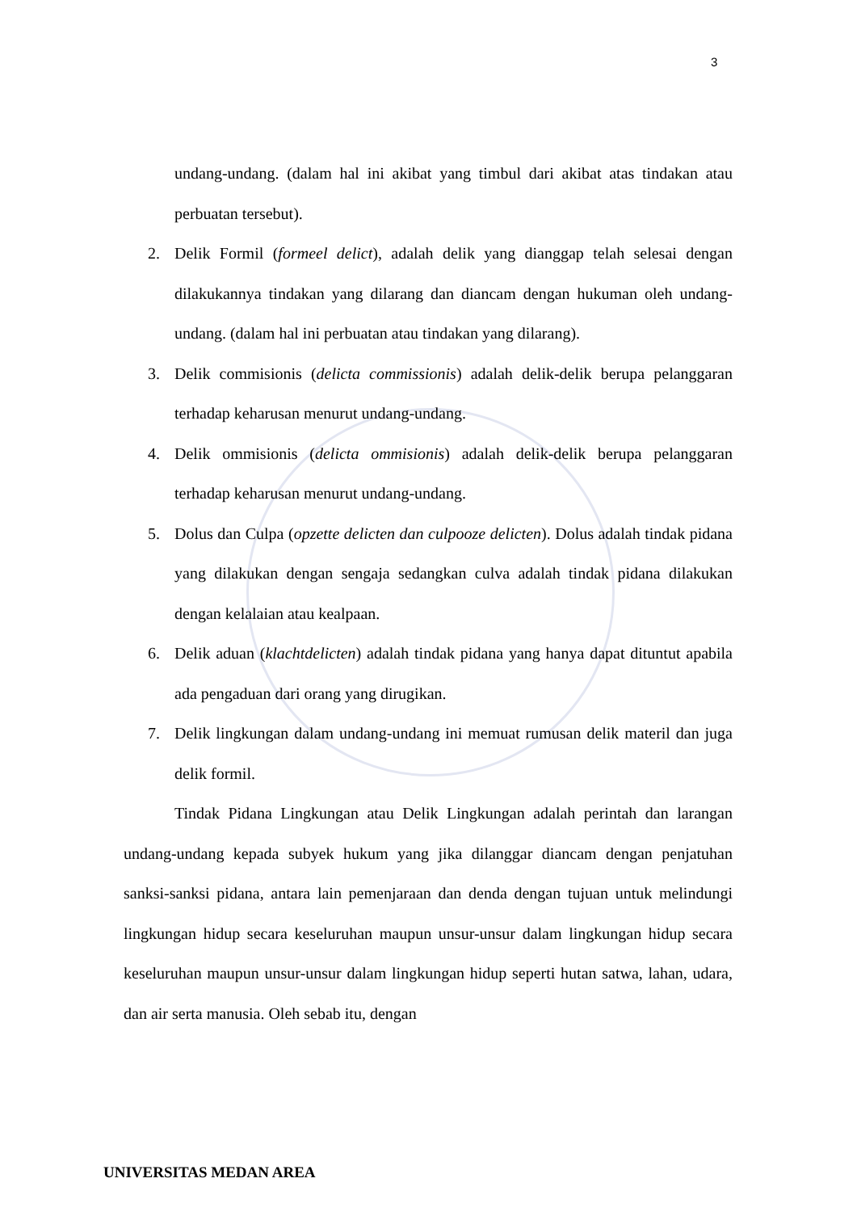3
undang-undang. (dalam hal ini akibat yang timbul dari akibat atas tindakan atau perbuatan tersebut).
2. Delik Formil (formeel delict), adalah delik yang dianggap telah selesai dengan dilakukannya tindakan yang dilarang dan diancam dengan hukuman oleh undang-undang. (dalam hal ini perbuatan atau tindakan yang dilarang).
3. Delik commisionis (delicta commissionis) adalah delik-delik berupa pelanggaran terhadap keharusan menurut undang-undang.
4. Delik ommisionis (delicta ommisionis) adalah delik-delik berupa pelanggaran terhadap keharusan menurut undang-undang.
5. Dolus dan Culpa (opzette delicten dan culpooze delicten). Dolus adalah tindak pidana yang dilakukan dengan sengaja sedangkan culva adalah tindak pidana dilakukan dengan kelalaian atau kealpaan.
6. Delik aduan (klachtdelicten) adalah tindak pidana yang hanya dapat dituntut apabila ada pengaduan dari orang yang dirugikan.
7. Delik lingkungan dalam undang-undang ini memuat rumusan delik materil dan juga delik formil.
Tindak Pidana Lingkungan atau Delik Lingkungan adalah perintah dan larangan undang-undang kepada subyek hukum yang jika dilanggar diancam dengan penjatuhan sanksi-sanksi pidana, antara lain pemenjaraan dan denda dengan tujuan untuk melindungi lingkungan hidup secara keseluruhan maupun unsur-unsur dalam lingkungan hidup secara keseluruhan maupun unsur-unsur dalam lingkungan hidup seperti hutan satwa, lahan, udara, dan air serta manusia. Oleh sebab itu, dengan
UNIVERSITAS MEDAN AREA